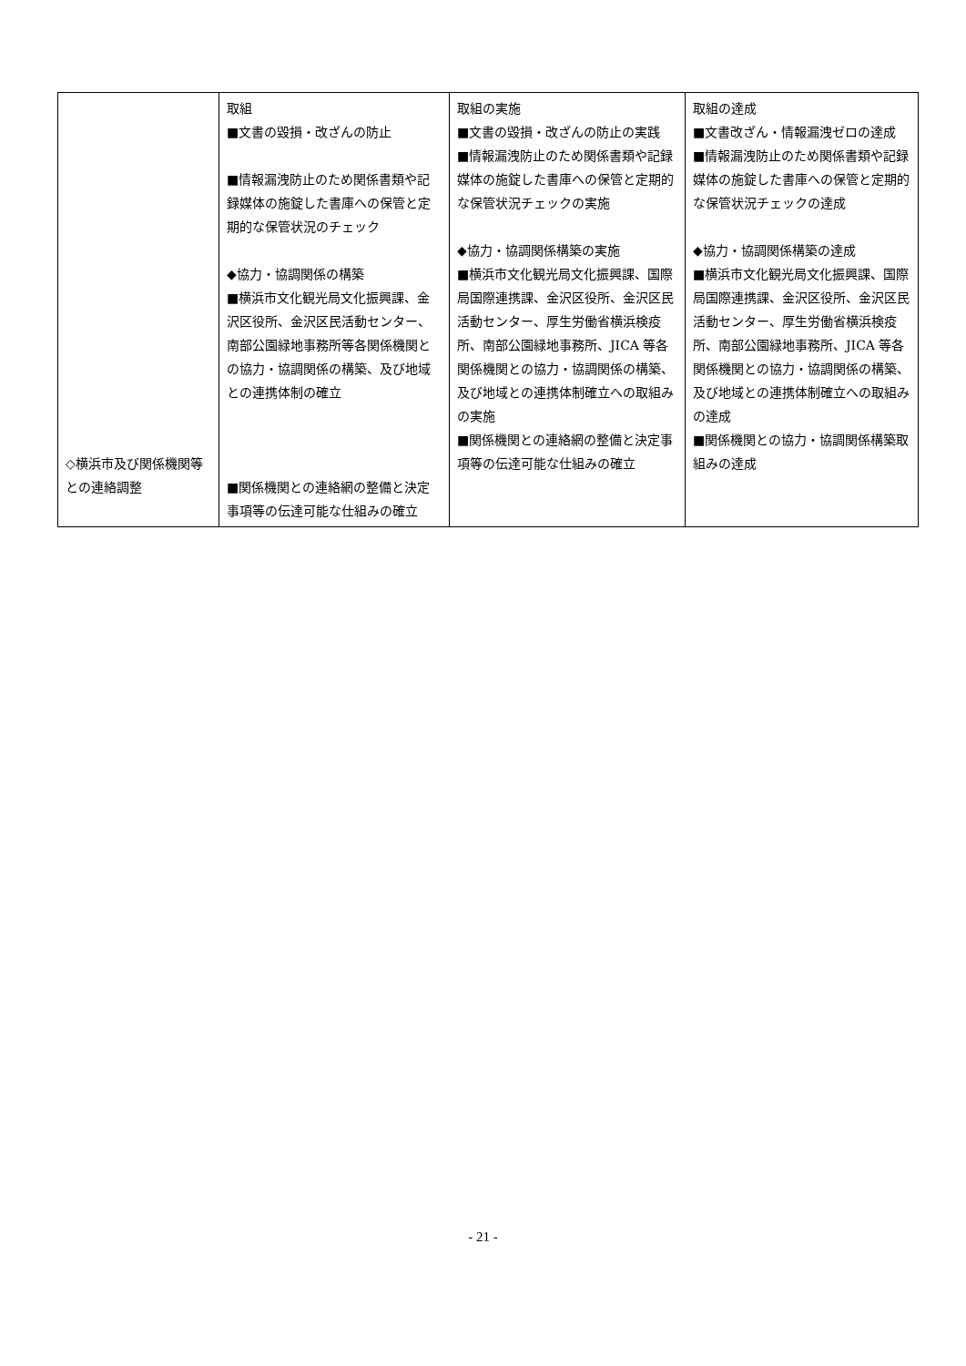| ◇横浜市及び関係機関等との連絡調整 | 取組 ■文書の毀損・改ざんの防止 ■情報漏洩防止のため関係書類や記録媒体の施錠した書庫への保管と定期的な保管状況のチェック ◆協力・協調関係の構築 ■横浜市文化観光局文化振興課、金沢区役所、金沢区民活動センター、南部公園緑地事務所等各関係機関との協力・協調関係の構築、及び地域との連携体制の確立 ■関係機関との連絡網の整備と決定事項等の伝達可能な仕組みの確立 | 取組の実施 ■文書の毀損・改ざんの防止の実践 ■情報漏洩防止のため関係書類や記録媒体の施錠した書庫への保管と定期的な保管状況チェックの実施 ◆協力・協調関係構築の実施 ■横浜市文化観光局文化振興課、国際局国際連携課、金沢区役所、金沢区民活動センター、厚生労働省横浜検疫所、南部公園緑地事務所、JICA 等各関係機関との協力・協調関係の構築、及び地域との連携体制確立への取組みの実施 ■関係機関との連絡網の整備と決定事項等の伝達可能な仕組みの確立 | 取組の達成 ■文書改ざん・情報漏洩ゼロの達成 ■情報漏洩防止のため関係書類や記録媒体の施錠した書庫への保管と定期的な保管状況チェックの達成 ◆協力・協調関係構築の達成 ■横浜市文化観光局文化振興課、国際局国際連携課、金沢区役所、金沢区民活動センター、厚生労働省横浜検疫所、南部公園緑地事務所、JICA 等各関係機関との協力・協調関係の構築、及び地域との連携体制確立への取組みの達成 ■関係機関との協力・協調関係構築取組みの達成 |
- 21 -